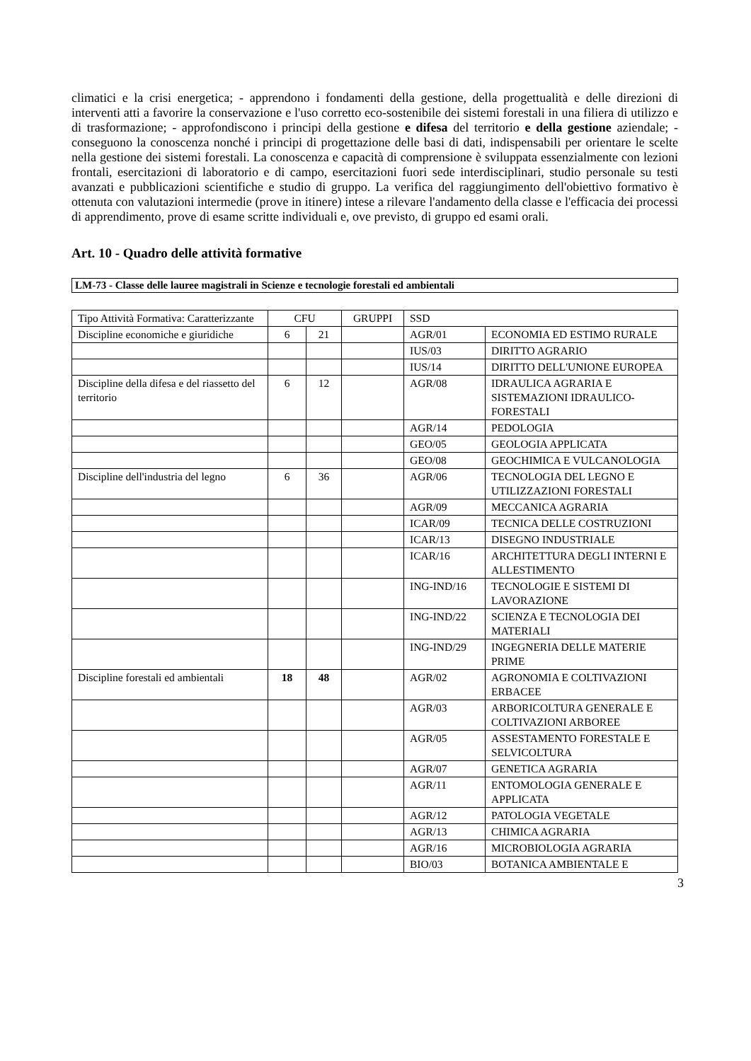climatici e la crisi energetica; - apprendono i fondamenti della gestione, della progettualità e delle direzioni di interventi atti a favorire la conservazione e l'uso corretto eco-sostenibile dei sistemi forestali in una filiera di utilizzo e di trasformazione; - approfondiscono i principi della gestione e difesa del territorio e della gestione aziendale; - conseguono la conoscenza nonché i principi di progettazione delle basi di dati, indispensabili per orientare le scelte nella gestione dei sistemi forestali. La conoscenza e capacità di comprensione è sviluppata essenzialmente con lezioni frontali, esercitazioni di laboratorio e di campo, esercitazioni fuori sede interdisciplinari, studio personale su testi avanzati e pubblicazioni scientifiche e studio di gruppo. La verifica del raggiungimento dell'obiettivo formativo è ottenuta con valutazioni intermedie (prove in itinere) intese a rilevare l'andamento della classe e l'efficacia dei processi di apprendimento, prove di esame scritte individuali e, ove previsto, di gruppo ed esami orali.
Art. 10 - Quadro delle attività formative
LM-73 - Classe delle lauree magistrali in Scienze e tecnologie forestali ed ambientali
| Tipo Attività Formativa: Caratterizzante | CFU | | GRUPPI | SSD | |
| Discipline economiche e giuridiche | 6 | 21 | | AGR/01 | ECONOMIA ED ESTIMO RURALE |
| | | | | IUS/03 | DIRITTO AGRARIO |
| | | | | IUS/14 | DIRITTO DELL'UNIONE EUROPEA |
| Discipline della difesa e del riassetto del territorio | 6 | 12 | | AGR/08 | IDRAULICA AGRARIA E SISTEMAZIONI IDRAULICO-FORESTALI |
| | | | | AGR/14 | PEDOLOGIA |
| | | | | GEO/05 | GEOLOGIA APPLICATA |
| | | | | GEO/08 | GEOCHIMICA E VULCANOLOGIA |
| Discipline dell'industria del legno | 6 | 36 | | AGR/06 | TECNOLOGIA DEL LEGNO E UTILIZZAZIONI FORESTALI |
| | | | | AGR/09 | MECCANICA AGRARIA |
| | | | | ICAR/09 | TECNICA DELLE COSTRUZIONI |
| | | | | ICAR/13 | DISEGNO INDUSTRIALE |
| | | | | ICAR/16 | ARCHITETTURA DEGLI INTERNI E ALLESTIMENTO |
| | | | | ING-IND/16 | TECNOLOGIE E SISTEMI DI LAVORAZIONE |
| | | | | ING-IND/22 | SCIENZA E TECNOLOGIA DEI MATERIALI |
| | | | | ING-IND/29 | INGEGNERIA DELLE MATERIE PRIME |
| Discipline forestali ed ambientali | 18 | 48 | | AGR/02 | AGRONOMIA E COLTIVAZIONI ERBACEE |
| | | | | AGR/03 | ARBORICOLTURA GENERALE E COLTIVAZIONI ARBOREE |
| | | | | AGR/05 | ASSESTAMENTO FORESTALE E SELVICOLTURA |
| | | | | AGR/07 | GENETICA AGRARIA |
| | | | | AGR/11 | ENTOMOLOGIA GENERALE E APPLICATA |
| | | | | AGR/12 | PATOLOGIA VEGETALE |
| | | | | AGR/13 | CHIMICA AGRARIA |
| | | | | AGR/16 | MICROBIOLOGIA AGRARIA |
| | | | | BIO/03 | BOTANICA AMBIENTALE E |
3